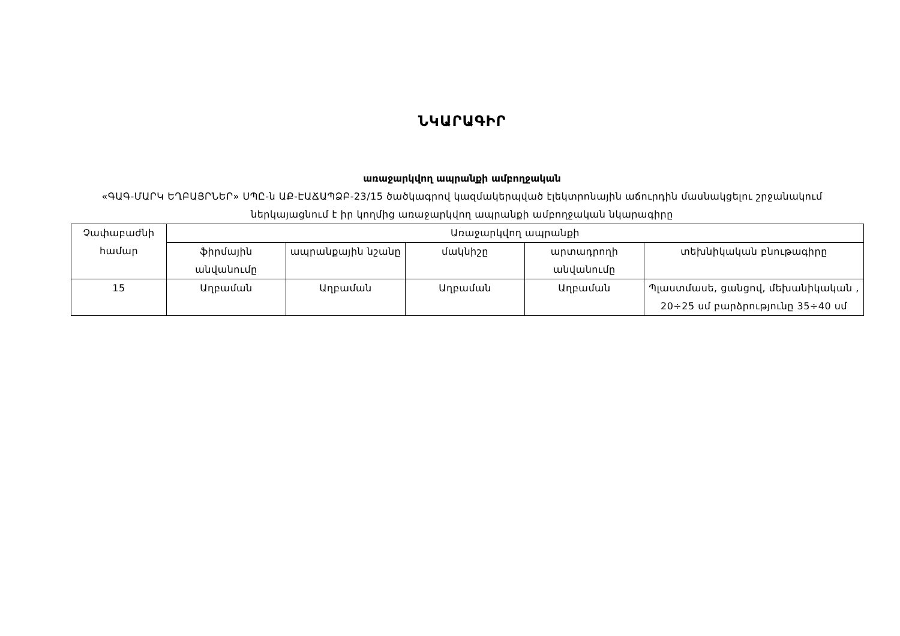ՆԿԱՐԱԳԻՐ
առաջարկվող ապրանքի ամբողջական
«ԳԱԳ-ՄԱՐԿ ԵՂԲԱՅՐՆԵՐ» ՍՊԸ-ն ԱՔ-ԷԱՃԱՊՁԲ-23/15 ծածկագրով կազմակերպված էլեկտրոնային աճուրդին մասնակցելու շրջանակում ներկայացնում է իր կողմից առաջարկվող ապրանքի ամբողջական նկարագիրը
| Չափաբաժնի համար | Առաջարկվող ապրանքի | | | | |
| | ֆիրմային անվանումը | ապրանքային նշանը | մակնիշը | արտադրողի անվանումը | տեխնիկական բնութագիրը |
| 15 | Աղբաման | Աղբաման | Աղբաման | Աղբաման | Պլաստմասե, ցանցով, մեխանիկական , 20÷25 սմ բարձրությունը 35÷40 սմ |